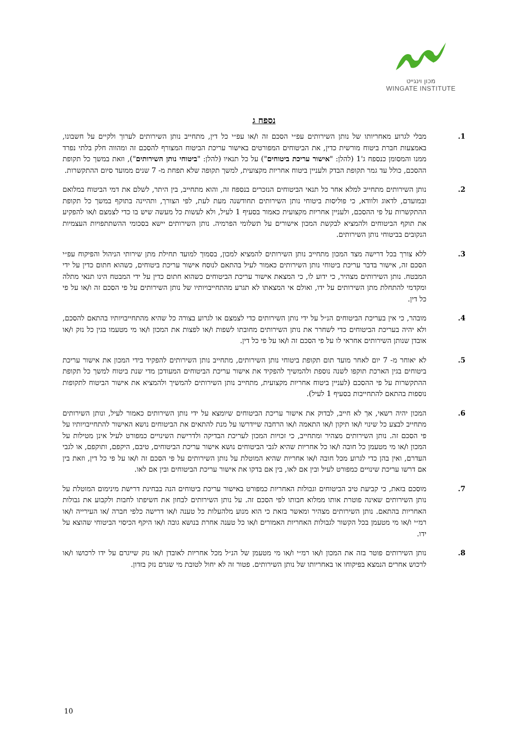מכון וינגייט
WINGATE INSTITUTE
נספח ג
1. מבלי לגרוע מאחריותו של נותן השירותים עפ״י הסכם זה ו/או עפ״י כל דין, מתחייב נותן השירותים לערוך ולקיים על חשבונו, באמצעות חברת ביטוח מורשית כדין, את הביטוחים המפורטים באישור עריכת הביטוח המצורף להסכם זה ומהווה חלק בלתי נפרד ממנו והמסומן כנספח ג'1 (להלן: "אישור עריכת ביטוחים") על כל תנאיו (להלן: "ביטוחי נותן השירותים"), וזאת במשך כל תקופת ההסכם, כולל עד גמר תקופת הבדק ולעניין ביטוח אחריות מקצועית, למשך תקופה שלא תפחת מ- 7 שנים ממועד סיום ההתקשרות.
2. נותן השירותים מתחייב למלא אחר כל תנאי הביטוחים הנזכרים בנספח זה, והוא מתחייב, בין היתר, לשלם את דמי הביטוח במלואם ובמועדם, לדאוג ולוודא, כי פוליסות ביטוחי נותן השירותים תחודשנה מעת לעת, לפי הצורך, ותהיינה בתוקף במשך כל תקופת ההתקשרות על פי ההסכם, ולעניין אחריות מקצועית כאמור בסעיף 1 לעיל, ולא לעשות כל מעשה שיש בו כדי לצמצם ו/או להפקיע את תוקף הביטוחים ולהמציא לבקשת המכון אישורים על תשלומי הפרמיה. נותן השירותים יישא בסכומי ההשתתפויות העצמיות הנקובים בביטוחי נותן השירותים.
3. ללא צורך בכל דרישה מצד המכון מתחייב נותן השירותים להמציא למכון, בסמוך למועד תחילת מתן שירותי הניהול והפיקוח עפ״י הסכם זה, אישור בדבר עריכת ביטוחי נותן השירותים כאמור לעיל בהתאם לנוסח אישור עריכת ביטוחים, כשהוא חתום כדין על ידי המבטח. נותן השירותים מצהיר, כי ידוע לו, כי המצאת אישור עריכת הביטוחים כשהוא חתום כדין על ידי המבטח הינו תנאי מתלה ומקדמי להתחלת מתן השירותים על ידו, ואולם אי המצאתו לא תגרע מהתחייבויותיו של נותן השירותים על פי הסכם זה ו/או על פי כל דין.
4. מובהר, כי אין בעריכת הביטוחים הנ״ל על ידי נותן השירותים כדי לצמצם או לגרוע בצורה כל שהיא מהתחייבויותיו בהתאם להסכם, ולא יהיה בעריכת הביטוחים כדי לשחרר את נותן השירותים מחובתו לשפות ו/או לפצות את המכון ו/או מי מטעמו בגין כל נזק ו/או אובדן שנותן השירותים אחראי לו על פי הסכם זה ו/או על פי כל דין.
5. לא יאוחר מ- 7 יום לאחר מועד תום תקופת ביטוחי נותן השירותים, מתחייב נותן השירותים להפקיד בידי המכון את אישור עריכת ביטוחים בגין הארכת תוקפו לשנה נוספת ולהמשיך להפקיד את אישור עריכת הביטוחים המעודכן מדי שנת ביטוח למשך כל תקופת ההתקשרות על פי ההסכם (לעניין ביטוח אחריות מקצועית, מתחייב נותן השירותים להמשיך ולהמציא את אישור הביטוח לתקופות נוספות בהתאם להתחייבות בסעיף 1 לעיל).
6. המכון יהיה רשאי, אך לא חייב, לבדוק את אישור עריכת הביטוחים שיומצא על ידי נותן השירותים כאמור לעיל, ונותן השירותים מתחייב לבצע כל שינוי ו/או תיקון ו/או התאמה ו/או הרחבה שיידרשו על מנת להתאים את הביטוחים נושא האישור להתחייבויותיו על פי הסכם זה. נותן השירותים מצהיר ומתחייב, כי זכויות המכון לעריכת הבדיקה ולדרישת השינויים כמפורט לעיל אינן מטילות על המכון ו/או מי מטעמן כל חובה ו/או כל אחריות שהיא לגבי הביטוחים נושא אישור עריכת הביטוחים, טיבם, היקפם, ותוקפם, או לגבי העדרם, ואין בהן כדי לגרוע מכל חובה ו/או אחריות שהיא המוטלת על נותן השירותים על פי הסכם זה ו/או על פי כל דין, וזאת בין אם דרשו עריכת שינויים כמפורט לעיל ובין אם לאו, בין אם בדקו את אישור עריכת הביטוחים ובין אם לאו.
7. מוסכם בזאת, כי קביעת טיב הביטוחים וגבולות האחריות כמפורט באישור עריכת ביטוחים הנה בבחינת דרישת מינימום המוטלת על נותן השירותים שאינה פוטרת אותו ממלוא חבותו לפי הסכם זה. על נותן השירותים לבחון את חשיפתו לחבות ולקבוע את גבולות האחריות בהתאם. נותן השירותים מצהיר ומאשר בזאת כי הוא מנוע מלהעלות כל טענה ו/או דרישה כלפי חברה /או העירייה ו/או רמ״י ו/או מי מטעמן בכל הקשור לגבולות האחריות האמורים ו/או כל טענה אחרת בנושא גובה ו/או היקף הכיסוי הביטוחי שהוצא על ידו.
8. נותן השירותים פוטר בזה את המכון ו/או רמ״י ו/או מי מטעמן של הנ״ל מכל אחריות לאובדן ו/או נזק שייגרם על ידו לרכושו ו/או לרכוש אחרים הנמצא בפיקוחו או באחריותו של נותן השירותים. פטור זה לא יחול לטובת מי שגרם נזק בזדון.
10